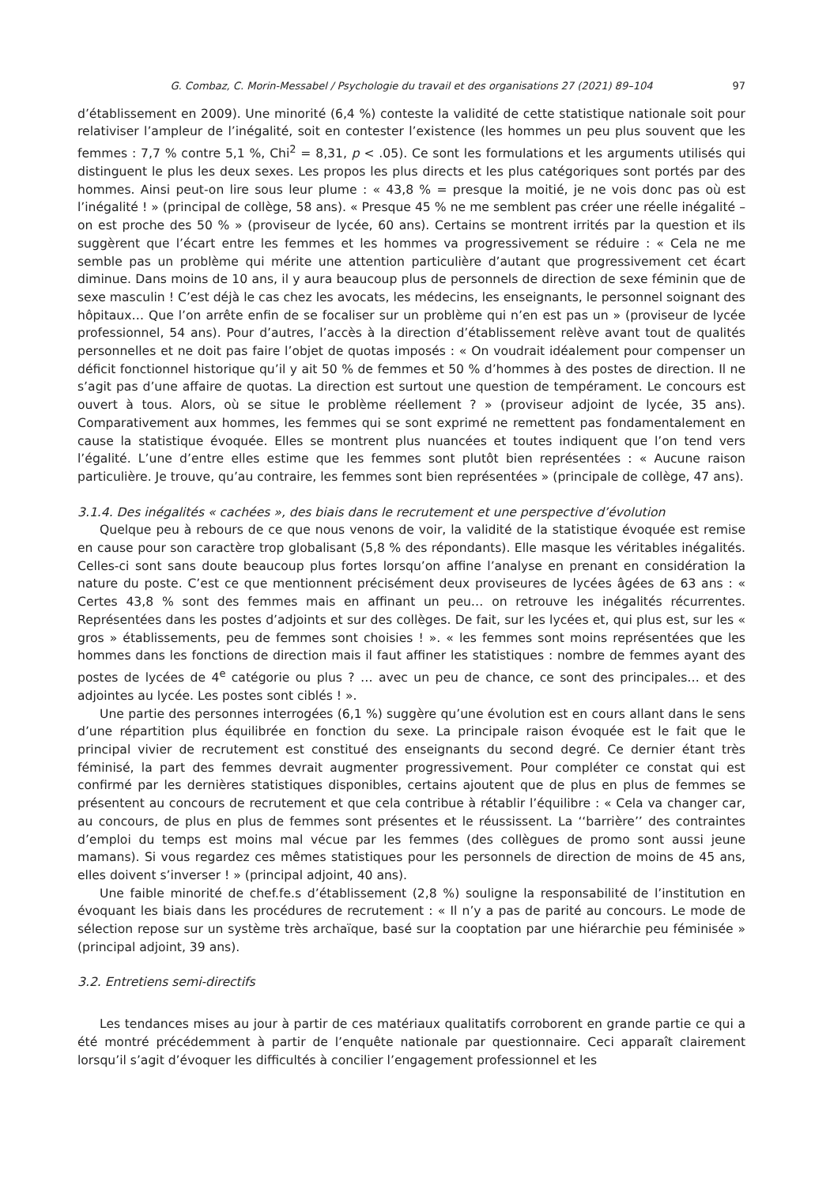G. Combaz, C. Morin-Messabel / Psychologie du travail et des organisations 27 (2021) 89–104 97
d’établissement en 2009). Une minorité (6,4 %) conteste la validité de cette statistique nationale soit pour relativiser l’ampleur de l’inégalité, soit en contester l’existence (les hommes un peu plus souvent que les femmes : 7,7 % contre 5,1 %, Chi<sup>2</sup> = 8,31, p < .05). Ce sont les formulations et les arguments utilisés qui distinguent le plus les deux sexes. Les propos les plus directs et les plus catégoriques sont portés par des hommes. Ainsi peut-on lire sous leur plume : « 43,8 % = presque la moitié, je ne vois donc pas où est l’inégalité ! » (principal de collège, 58 ans). « Presque 45 % ne me semblent pas créer une réelle inégalité – on est proche des 50 % » (proviseur de lycée, 60 ans). Certains se montrent irrités par la question et ils suggèrent que l’écart entre les femmes et les hommes va progressivement se réduire : « Cela ne me semble pas un problème qui mérite une attention particulière d’autant que progressivement cet écart diminue. Dans moins de 10 ans, il y aura beaucoup plus de personnels de direction de sexe féminin que de sexe masculin ! C’est déjà le cas chez les avocats, les médecins, les enseignants, le personnel soignant des hôpitaux… Que l’on arrête enfin de se focaliser sur un problème qui n’en est pas un » (proviseur de lycée professionnel, 54 ans). Pour d’autres, l’accès à la direction d’établissement relève avant tout de qualités personnelles et ne doit pas faire l’objet de quotas imposés : « On voudrait idéalement pour compenser un déficit fonctionnel historique qu’il y ait 50 % de femmes et 50 % d’hommes à des postes de direction. Il ne s’agit pas d’une affaire de quotas. La direction est surtout une question de tempérament. Le concours est ouvert à tous. Alors, où se situe le problème réellement ? » (proviseur adjoint de lycée, 35 ans). Comparativement aux hommes, les femmes qui se sont exprimé ne remettent pas fondamentalement en cause la statistique évoquée. Elles se montrent plus nuancées et toutes indiquent que l’on tend vers l’égalité. L’une d’entre elles estime que les femmes sont plutôt bien représentées : « Aucune raison particulière. Je trouve, qu’au contraire, les femmes sont bien représentées » (principale de collège, 47 ans).
3.1.4. Des inégalités « cachées », des biais dans le recrutement et une perspective d’évolution
Quelque peu à rebours de ce que nous venons de voir, la validité de la statistique évoquée est remise en cause pour son caractère trop globalisant (5,8 % des répondants). Elle masque les véritables inégalités. Celles-ci sont sans doute beaucoup plus fortes lorsqu’on affine l’analyse en prenant en considération la nature du poste. C’est ce que mentionnent précisément deux proviseures de lycées âgées de 63 ans : « Certes 43,8 % sont des femmes mais en affinant un peu… on retrouve les inégalités récurrentes. Représentées dans les postes d’adjoints et sur des collèges. De fait, sur les lycées et, qui plus est, sur les « gros » établissements, peu de femmes sont choisies ! ». « les femmes sont moins représentées que les hommes dans les fonctions de direction mais il faut affiner les statistiques : nombre de femmes ayant des postes de lycées de 4<sup>e</sup> catégorie ou plus ? … avec un peu de chance, ce sont des principales… et des adjointes au lycée. Les postes sont ciblés ! ».
Une partie des personnes interrogées (6,1 %) suggère qu’une évolution est en cours allant dans le sens d’une répartition plus équilibrée en fonction du sexe. La principale raison évoquée est le fait que le principal vivier de recrutement est constitué des enseignants du second degré. Ce dernier étant très féminisé, la part des femmes devrait augmenter progressivement. Pour compléter ce constat qui est confirmé par les dernières statistiques disponibles, certains ajoutent que de plus en plus de femmes se présentent au concours de recrutement et que cela contribue à rétablir l’équilibre : « Cela va changer car, au concours, de plus en plus de femmes sont présentes et le réussissent. La ‘‘barrière’’ des contraintes d’emploi du temps est moins mal vécue par les femmes (des collègues de promo sont aussi jeune mamans). Si vous regardez ces mêmes statistiques pour les personnels de direction de moins de 45 ans, elles doivent s’inverser ! » (principal adjoint, 40 ans).
Une faible minorité de chef.fe.s d’établissement (2,8 %) souligne la responsabilité de l’institution en évoquant les biais dans les procédures de recrutement : « Il n’y a pas de parité au concours. Le mode de sélection repose sur un système très archaïque, basé sur la cooptation par une hiérarchie peu féminisée » (principal adjoint, 39 ans).
3.2. Entretiens semi-directifs
Les tendances mises au jour à partir de ces matériaux qualitatifs corroborent en grande partie ce qui a été montré précédemment à partir de l’enquête nationale par questionnaire. Ceci apparaît clairement lorsqu’il s’agit d’évoquer les difficultés à concilier l’engagement professionnel et les